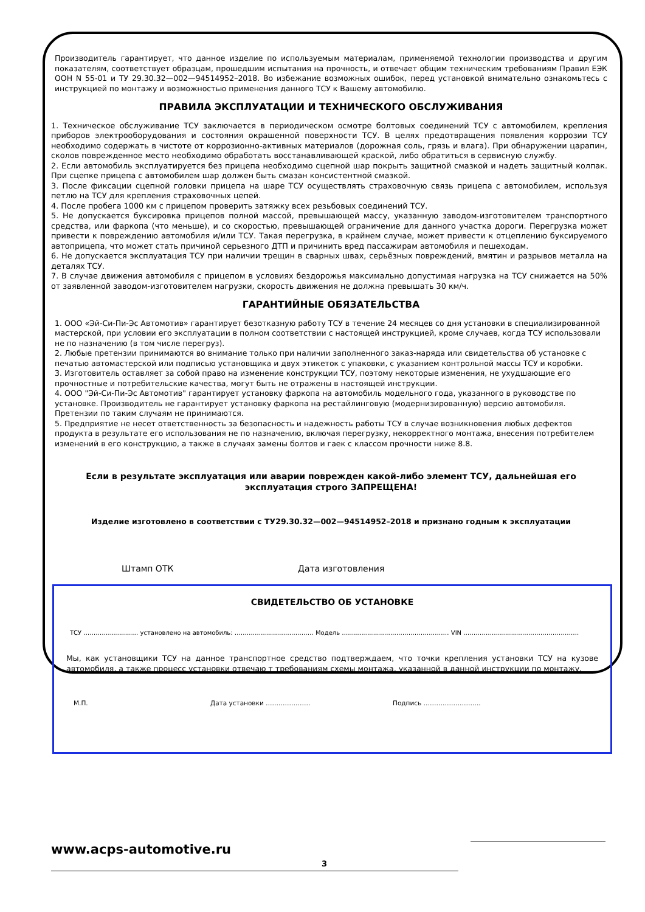Производитель гарантирует, что данное изделие по используемым материалам, применяемой технологии производства и другим показателям, соответствует образцам, прошедшим испытания на прочность, и отвечает общим техническим требованиям Правил ЕЭК ООН N 55-01 и ТУ 29.30.32—002—94514952–2018. Во избежание возможных ошибок, перед установкой внимательно ознакомьтесь с инструкцией по монтажу и возможностью применения данного ТСУ к Вашему автомобилю.
ПРАВИЛА ЭКСПЛУАТАЦИИ И ТЕХНИЧЕСКОГО ОБСЛУЖИВАНИЯ
1. Техническое обслуживание ТСУ заключается в периодическом осмотре болтовых соединений ТСУ с автомобилем, крепления приборов электрооборудования и состояния окрашенной поверхности ТСУ. В целях предотвращения появления коррозии ТСУ необходимо содержать в чистоте от коррозионно-активных материалов (дорожная соль, грязь и влага). При обнаружении царапин, сколов поврежденное место необходимо обработать восстанавливающей краской, либо обратиться в сервисную службу.
2. Если автомобиль эксплуатируется без прицепа необходимо сцепной шар покрыть защитной смазкой и надеть защитный колпак. При сцепке прицепа с автомобилем шар должен быть смазан консистентной смазкой.
3. После фиксации сцепной головки прицепа на шаре ТСУ осуществлять страховочную связь прицепа с автомобилем, используя петлю на ТСУ для крепления страховочных цепей.
4. После пробега 1000 км с прицепом проверить затяжку всех резьбовых соединений ТСУ.
5. Не допускается буксировка прицепов полной массой, превышающей массу, указанную заводом-изготовителем транспортного средства, или фаркопа (что меньше), и со скоростью, превышающей ограничение для данного участка дороги. Перегрузка может привести к повреждению автомобиля и/или ТСУ. Такая перегрузка, в крайнем случае, может привести к отцеплению буксируемого автоприцепа, что может стать причиной серьезного ДТП и причинить вред пассажирам автомобиля и пешеходам.
6. Не допускается эксплуатация ТСУ при наличии трещин в сварных швах, серьёзных повреждений, вмятин и разрывов металла на деталях ТСУ.
7. В случае движения автомобиля с прицепом в условиях бездорожья максимально допустимая нагрузка на ТСУ снижается на 50% от заявленной заводом-изготовителем нагрузки, скорость движения не должна превышать 30 км/ч.
ГАРАНТИЙНЫЕ ОБЯЗАТЕЛЬСТВА
1. ООО «Эй-Си-Пи-Эс Автомотив» гарантирует безотказную работу ТСУ в течение 24 месяцев со дня установки в специализированной мастерской, при условии его эксплуатации в полном соответствии с настоящей инструкцией, кроме случаев, когда ТСУ использовали не по назначению (в том числе перегруз).
2. Любые претензии принимаются во внимание только при наличии заполненного заказ-наряда или свидетельства об установке с печатью автомастерской или подписью установщика и двух этикеток с упаковки, с указанием контрольной массы ТСУ и коробки.
3. Изготовитель оставляет за собой право на изменение конструкции ТСУ, поэтому некоторые изменения, не ухудшающие его прочностные и потребительские качества, могут быть не отражены в настоящей инструкции.
4. ООО "Эй-Си-Пи-Эс Автомотив" гарантирует установку фаркопа на автомобиль модельного года, указанного в руководстве по установке. Производитель не гарантирует установку фаркопа на рестайлинговую (модернизированную) версию автомобиля. Претензии по таким случаям не принимаются.
5. Предприятие не несет ответственность за безопасность и надежность работы ТСУ в случае возникновения любых дефектов продукта в результате его использования не по назначению, включая перегрузку, некорректного монтажа, внесения потребителем изменений в его конструкцию, а также в случаях замены болтов и гаек с классом прочности ниже 8.8.
Если в результате эксплуатация или аварии поврежден какой-либо элемент ТСУ, дальнейшая его эксплуатация строго ЗАПРЕЩЕНА!
Изделие изготовлено в соответствии с ТУ29.30.32—002—94514952–2018 и признано годным к эксплуатации
Штамп ОТК Дата изготовления
СВИДЕТЕЛЬСТВО ОБ УСТАНОВКЕ
ТСУ ……………………… установлено на автомобиль: ………………………………… Модель ……..……………………………………… VIN …………………………………………………
Мы, как установщики ТСУ на данное транспортное средство подтверждаем, что точки крепления установки ТСУ на кузове автомобиля, а также процесс установки отвечаю т требованиям схемы монтажа, указанной в данной инструкции по монтажу.
М.П. Дата установки ………………… Подпись ……………………...
www.acps-automotive.ru
3